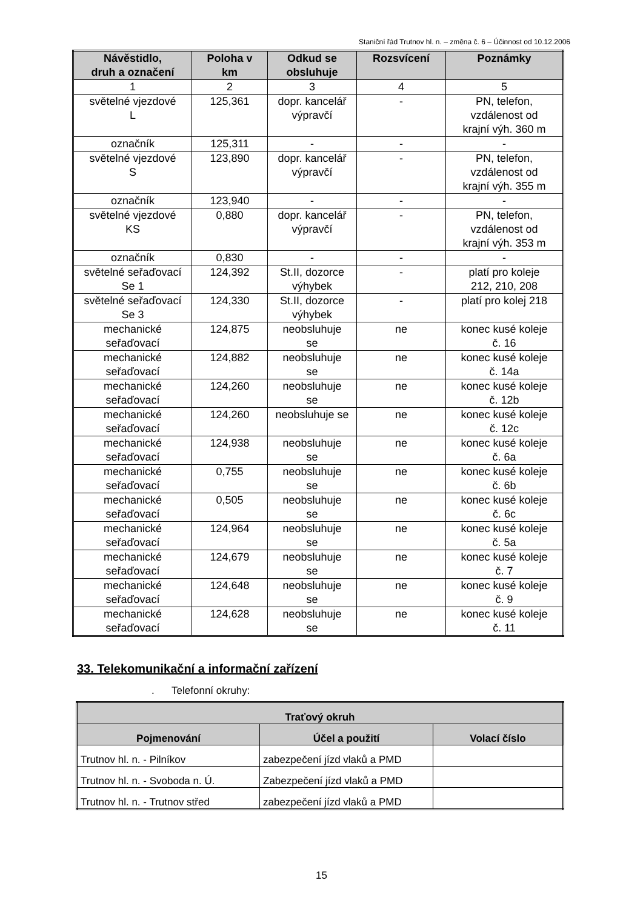Staniční řád Trutnov hl. n. – změna č. 6 – Účinnost od 10.12.2006
| Návěstidlo, druh a označení | Poloha v km | Odkud se obsluhuje | Rozsvícení | Poznámky |
| --- | --- | --- | --- | --- |
| 1 | 2 | 3 | 4 | 5 |
| světelné vjezdové L | 125,361 | dopr. kancelář výpravčí | - | PN, telefon, vzdálenost od krajní výh. 360 m |
| označník | 125,311 | - | - | - |
| světelné vjezdové S | 123,890 | dopr. kancelář výpravčí | - | PN, telefon, vzdálenost od krajní výh. 355 m |
| označník | 123,940 | - | - | - |
| světelné vjezdové KS | 0,880 | dopr. kancelář výpravčí | - | PN, telefon, vzdálenost od krajní výh. 353 m |
| označník | 0,830 | - | - | - |
| světelné seřaďovací Se 1 | 124,392 | St.II, dozorce výhybek | - | platí pro koleje 212, 210, 208 |
| světelné seřaďovací Se 3 | 124,330 | St.II, dozorce výhybek | - | platí pro kolej 218 |
| mechanické seřaďovací | 124,875 | neobsluhuje se | ne | konec kusé koleje č. 16 |
| mechanické seřaďovací | 124,882 | neobsluhuje se | ne | konec kusé koleje č. 14a |
| mechanické seřaďovací | 124,260 | neobsluhuje se | ne | konec kusé koleje č. 12b |
| mechanické seřaďovací | 124,260 | neobsluhuje se | ne | konec kusé koleje č. 12c |
| mechanické seřaďovací | 124,938 | neobsluhuje se | ne | konec kusé koleje č. 6a |
| mechanické seřaďovací | 0,755 | neobsluhuje se | ne | konec kusé koleje č. 6b |
| mechanické seřaďovací | 0,505 | neobsluhuje se | ne | konec kusé koleje č. 6c |
| mechanické seřaďovací | 124,964 | neobsluhuje se | ne | konec kusé koleje č. 5a |
| mechanické seřaďovací | 124,679 | neobsluhuje se | ne | konec kusé koleje č. 7 |
| mechanické seřaďovací | 124,648 | neobsluhuje se | ne | konec kusé koleje č. 9 |
| mechanické seřaďovací | 124,628 | neobsluhuje se | ne | konec kusé koleje č. 11 |
33. Telekomunikační a informační zařízení
. Telefonní okruhy:
| Traťový okruh | | |
| --- | --- | --- |
| Pojmenování | Účel a použití | Volací číslo |
| Trutnov hl. n. - Pilníkov | zabezpečení jízd vlaků a PMD | |
| Trutnov hl. n. - Svoboda n. Ú. | Zabezpečení jízd vlaků a PMD | |
| Trutnov hl. n. - Trutnov střed | zabezpečení jízd vlaků a PMD | |
15